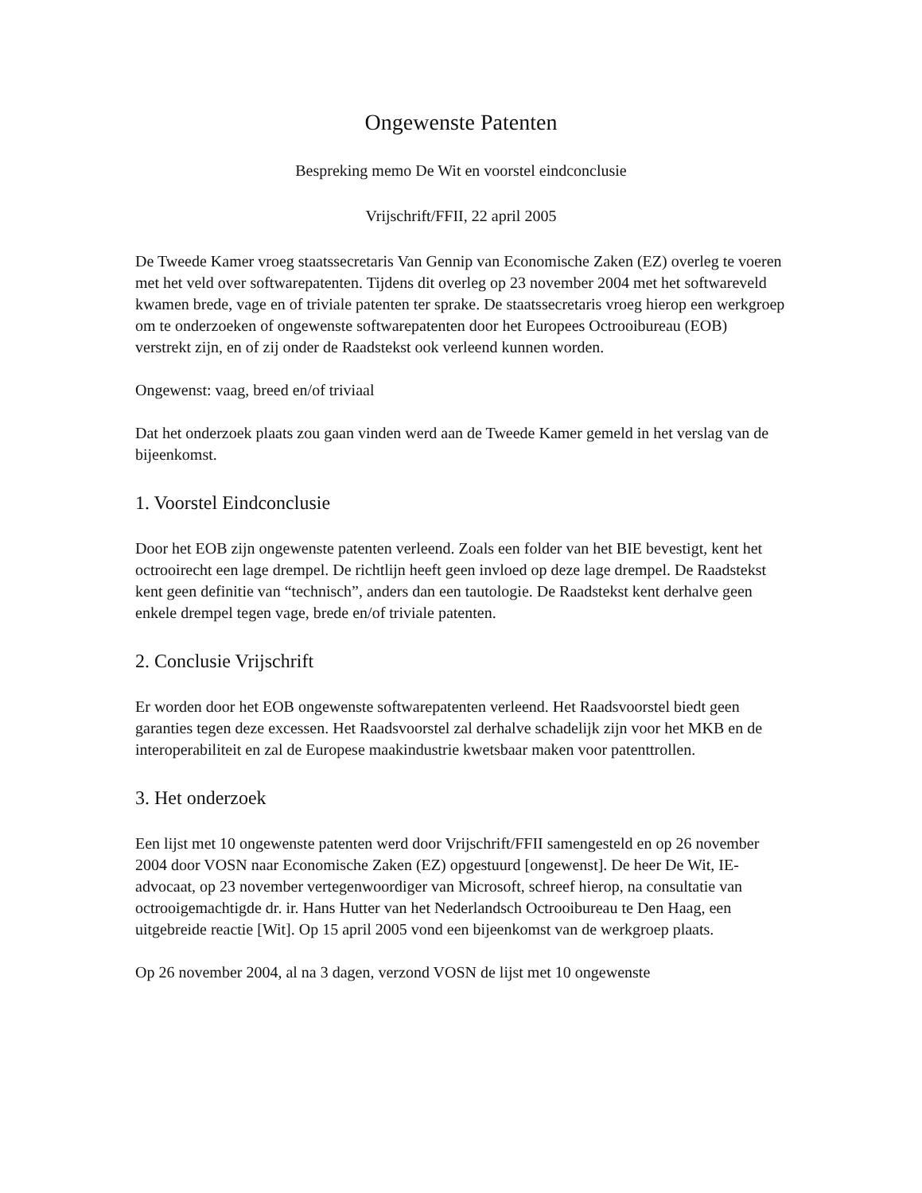Ongewenste Patenten
Bespreking memo De Wit en voorstel eindconclusie
Vrijschrift/FFII, 22 april 2005
De Tweede Kamer vroeg staatssecretaris Van Gennip van Economische Zaken (EZ) overleg te voeren met het veld over softwarepatenten. Tijdens dit overleg op 23 november 2004 met het softwareveld kwamen brede, vage en of triviale patenten ter sprake. De staatssecretaris vroeg hierop een werkgroep om te onderzoeken of ongewenste softwarepatenten door het Europees Octrooibureau (EOB) verstrekt zijn, en of zij onder de Raadstekst ook verleend kunnen worden.
Ongewenst: vaag, breed en/of triviaal
Dat het onderzoek plaats zou gaan vinden werd aan de Tweede Kamer gemeld in het verslag van de bijeenkomst.
1. Voorstel Eindconclusie
Door het EOB zijn ongewenste patenten verleend. Zoals een folder van het BIE bevestigt, kent het octrooirecht een lage drempel. De richtlijn heeft geen invloed op deze lage drempel. De Raadstekst kent geen definitie van “technisch”, anders dan een tautologie. De Raadstekst kent derhalve geen enkele drempel tegen vage, brede en/of triviale patenten.
2. Conclusie Vrijschrift
Er worden door het EOB ongewenste softwarepatenten verleend. Het Raadsvoorstel biedt geen garanties tegen deze excessen. Het Raadsvoorstel zal derhalve schadelijk zijn voor het MKB en de interoperabiliteit en zal de Europese maakindustrie kwetsbaar maken voor patenttrollen.
3. Het onderzoek
Een lijst met 10 ongewenste patenten werd door Vrijschrift/FFII samengesteld en op 26 november 2004 door VOSN naar Economische Zaken (EZ) opgestuurd [ongewenst]. De heer De Wit, IE-advocaat, op 23 november vertegenwoordiger van Microsoft, schreef hierop, na consultatie van octrooigemachtigde dr. ir. Hans Hutter van het Nederlandsch Octrooibureau te Den Haag, een uitgebreide reactie [Wit]. Op 15 april 2005 vond een bijeenkomst van de werkgroep plaats.
Op 26 november 2004, al na 3 dagen, verzond VOSN de lijst met 10 ongewenste